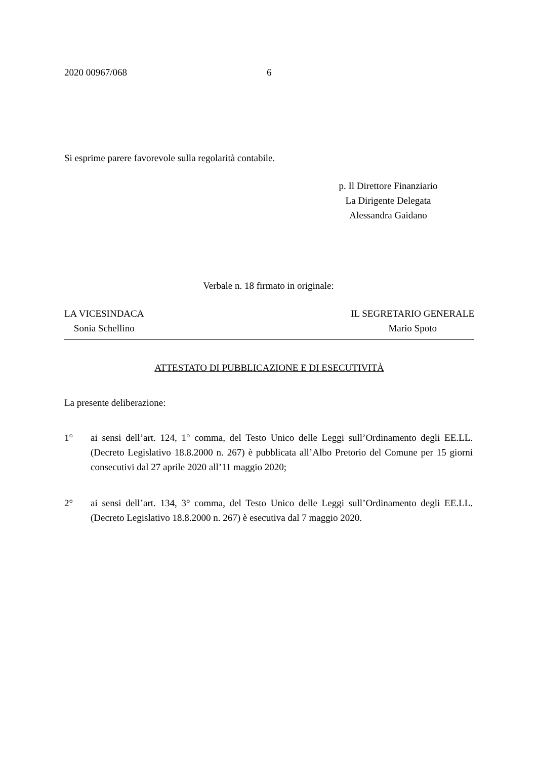2020 00967/068 6
Si esprime parere favorevole sulla regolarità contabile.
p. Il Direttore Finanziario
La Dirigente Delegata
Alessandra Gaidano
Verbale n. 18 firmato in originale:
LA VICESINDACA
Sonia Schellino
IL SEGRETARIO GENERALE
Mario Spoto
ATTESTATO DI PUBBLICAZIONE E DI ESECUTIVITÀ
La presente deliberazione:
1° ai sensi dell’art. 124, 1° comma, del Testo Unico delle Leggi sull’Ordinamento degli EE.LL. (Decreto Legislativo 18.8.2000 n. 267) è pubblicata all’Albo Pretorio del Comune per 15 giorni consecutivi dal 27 aprile 2020 all’11 maggio 2020;
2° ai sensi dell’art. 134, 3° comma, del Testo Unico delle Leggi sull’Ordinamento degli EE.LL. (Decreto Legislativo 18.8.2000 n. 267) è esecutiva dal 7 maggio 2020.